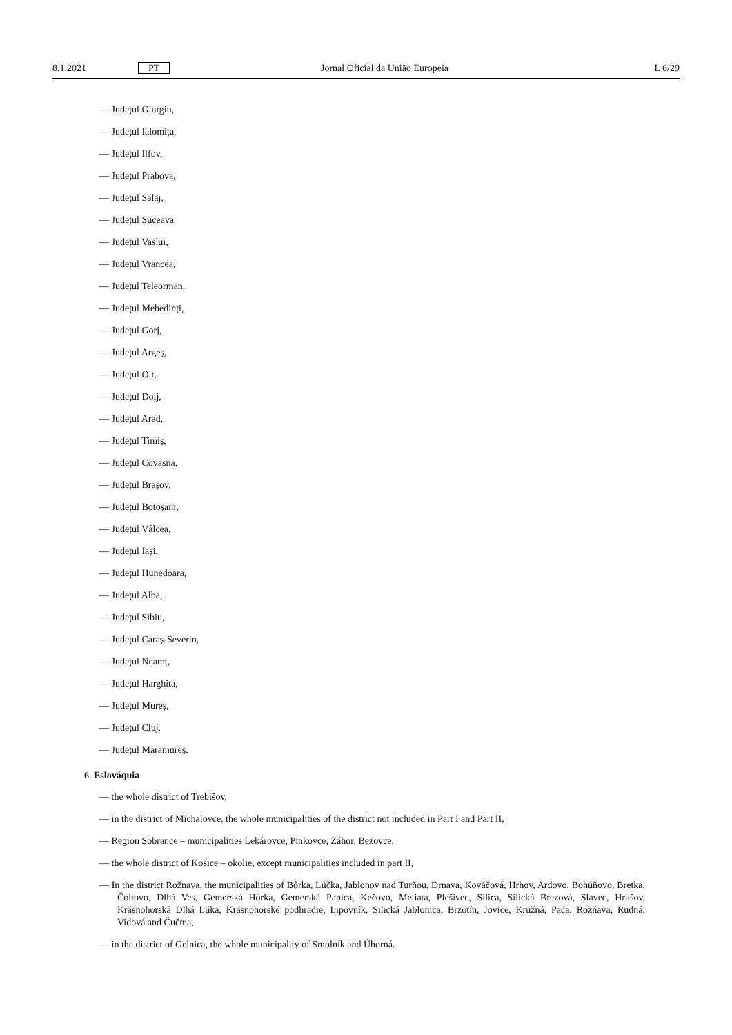8.1.2021 PT Jornal Oficial da União Europeia L 6/29
— Județul Giurgiu,
— Județul Ialomița,
— Județul Ilfov,
— Județul Prahova,
— Județul Sălaj,
— Județul Suceava
— Județul Vaslui,
— Județul Vrancea,
— Județul Teleorman,
— Județul Mehedinți,
— Județul Gorj,
— Județul Argeș,
— Județul Olt,
— Județul Dolj,
— Județul Arad,
— Județul Timiș,
— Județul Covasna,
— Județul Brașov,
— Județul Botoșani,
— Județul Vâlcea,
— Județul Iași,
— Județul Hunedoara,
— Județul Alba,
— Județul Sibiu,
— Județul Caraș-Severin,
— Județul Neamț,
— Județul Harghita,
— Județul Mureș,
— Județul Cluj,
— Județul Maramureş.
6. Eslováquia
— the whole district of Trebišov,
— in the district of Michalovce, the whole municipalities of the district not included in Part I and Part II,
— Region Sobrance – municipalities Lekárovce, Pinkovce, Záhor, Bežovce,
— the whole district of Košice – okolie, except municipalities included in part II,
— In the district Rožnava, the municipalities of Bôrka, Lúčka, Jablonov nad Turňou, Drnava, Kováčová, Hrhov, Ardovo, Bohúňovo, Bretka, Čoltovo, Dlhá Ves, Gemerská Hôrka, Gemerská Panica, Kečovo, Meliata, Plešivec, Silica, Silická Brezová, Slavec, Hrušov, Krásnohorská Dlhá Lúka, Krásnohorské podhradie, Lipovník, Silická Jablonica, Brzotín, Jovice, Kružná, Pača, Rožňava, Rudná, Vidová and Čučma,
— in the district of Gelnica, the whole municipality of Smolník and Úhorná.